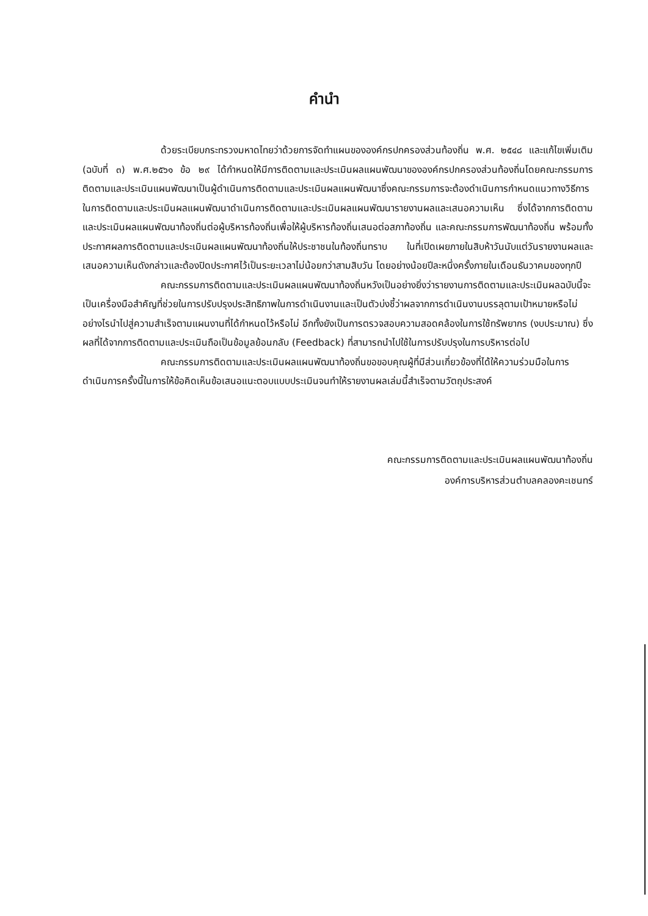คำนำ
ด้วยระเบียบกระทรวงมหาดไทยว่าด้วยการจัดทำแผนขององค์กรปกครองส่วนท้องถิ่น พ.ศ. ๒๕๔๘ และแก้ไขเพิ่มเติม (ฉบับที่ ๓) พ.ศ.๒๕๖๑ ข้อ ๒๙ ได้กำหนดให้มีการติดตามและประเมินผลแผนพัฒนาขององค์กรปกครองส่วนท้องถิ่นโดยคณะกรรมการติดตามและประเมินแผนพัฒนาเป็นผู้ดำเนินการติดตามและประเมินผลแผนพัฒนาซึ่งคณะกรรมการจะต้องดำเนินการกำหนดแนวทางวิธีการในการติดตามและประเมินผลแผนพัฒนาดำเนินการติดตามและประเมินผลแผนพัฒนารายงานผลและเสนอความเห็น ซึ่งได้จากการติดตามและประเมินผลแผนพัฒนาท้องถิ่นต่อผู้บริหารท้องถิ่นเพื่อให้ผู้บริหารท้องถิ่นเสนอต่อสภาท้องถิ่น และคณะกรรมการพัฒนาท้องถิ่น พร้อมทั้งประกาศผลการติดตามและประเมินผลแผนพัฒนาท้องถิ่นให้ประชาชนในท้องถิ่นทราบ ในที่เปิดเผยภายในสิบห้าวันนับแต่วันรายงานผลและเสนอความเห็นดังกล่าวและต้องปิดประกาศไว้เป็นระยะเวลาไม่น้อยกว่าสามสิบวัน โดยอย่างน้อยปีละหนึ่งครั้งภายในเดือนธันวาคมของทุกปี
คณะกรรมการติดตามและประเมินผลแผนพัฒนาท้องถิ่นหวังเป็นอย่างยิ่งว่ารายงานการติดตามและประเมินผลฉบับนี้จะเป็นเครื่องมือสำคัญที่ช่วยในการปรับปรุงประสิทธิภาพในการดำเนินงานและเป็นตัวบ่งชี้ว่าผลจากการดำเนินงานบรรลุตามเป้าหมายหรือไม่อย่างไรนำไปสู่ความสำเร็จตามแผนงานที่ได้กำหนดไว้หรือไม่ อีกทั้งยังเป็นการตรวจสอบความสอดคล้องในการใช้ทรัพยากร (งบประมาณ) ซึ่งผลที่ได้จากการติดตามและประเมินถือเป็นข้อมูลย้อนกลับ (Feedback) ที่สามารถนำไปใช้ในการปรับปรุงในการบริหารต่อไป
คณะกรรมการติดตามและประเมินผลแผนพัฒนาท้องถิ่นขอขอบคุณผู้ที่มีส่วนเกี่ยวข้องที่ได้ให้ความร่วมมือในการดำเนินการครั้งนี้ในการให้ข้อคิดเห็นข้อเสนอแนะตอบแบบประเมินจนทำให้รายงานผลเล่มนี้สำเร็จตามวัตถุประสงค์
คณะกรรมการติดตามและประเมินผลแผนพัฒนาท้องถิ่น
องค์การบริหารส่วนตำบลคลองคะเชนทร์